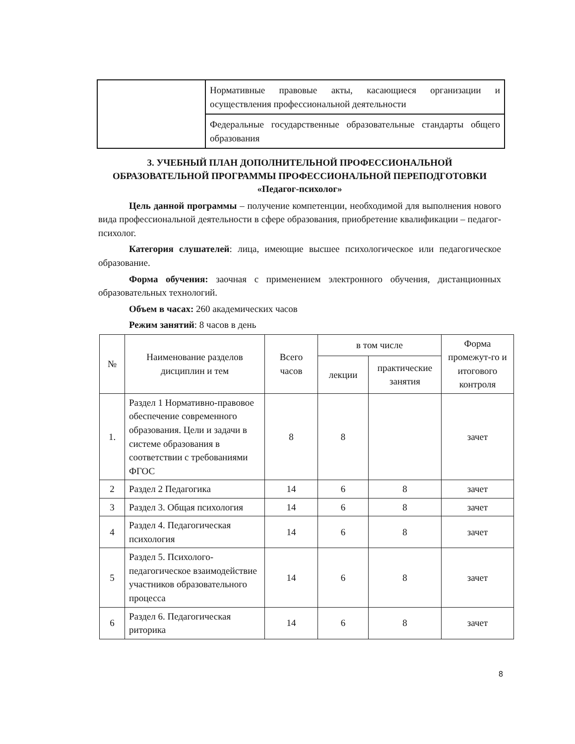| | Нормативные правовые акты, касающиеся организации и осуществления профессиональной деятельности |
| | Федеральные государственные образовательные стандарты общего образования |
3. УЧЕБНЫЙ ПЛАН ДОПОЛНИТЕЛЬНОЙ ПРОФЕССИОНАЛЬНОЙ ОБРАЗОВАТЕЛЬНОЙ ПРОГРАММЫ ПРОФЕССИОНАЛЬНОЙ ПЕРЕПОДГОТОВКИ «Педагог-психолог»
Цель данной программы – получение компетенции, необходимой для выполнения нового вида профессиональной деятельности в сфере образования, приобретение квалификации – педагог-психолог.
Категория слушателей: лица, имеющие высшее психологическое или педагогическое образование.
Форма обучения: заочная с применением электронного обучения, дистанционных образовательных технологий.
Объем в часах: 260 академических часов
Режим занятий: 8 часов в день
| № | Наименование разделов дисциплин и тем | Всего часов | в том числе | | Форма промежут-го и итогового контроля |
| --- | --- | --- | --- | --- | --- |
| | | | лекции | практические занятия | |
| 1. | Раздел 1 Нормативно-правовое обеспечение современного образования. Цели и задачи в системе образования в соответствии с требованиями ФГОС | 8 | 8 | | зачет |
| 2 | Раздел 2 Педагогика | 14 | 6 | 8 | зачет |
| 3 | Раздел 3. Общая психология | 14 | 6 | 8 | зачет |
| 4 | Раздел 4. Педагогическая психология | 14 | 6 | 8 | зачет |
| 5 | Раздел 5. Психолого-педагогическое взаимодействие участников образовательного процесса | 14 | 6 | 8 | зачет |
| 6 | Раздел 6. Педагогическая риторика | 14 | 6 | 8 | зачет |
8